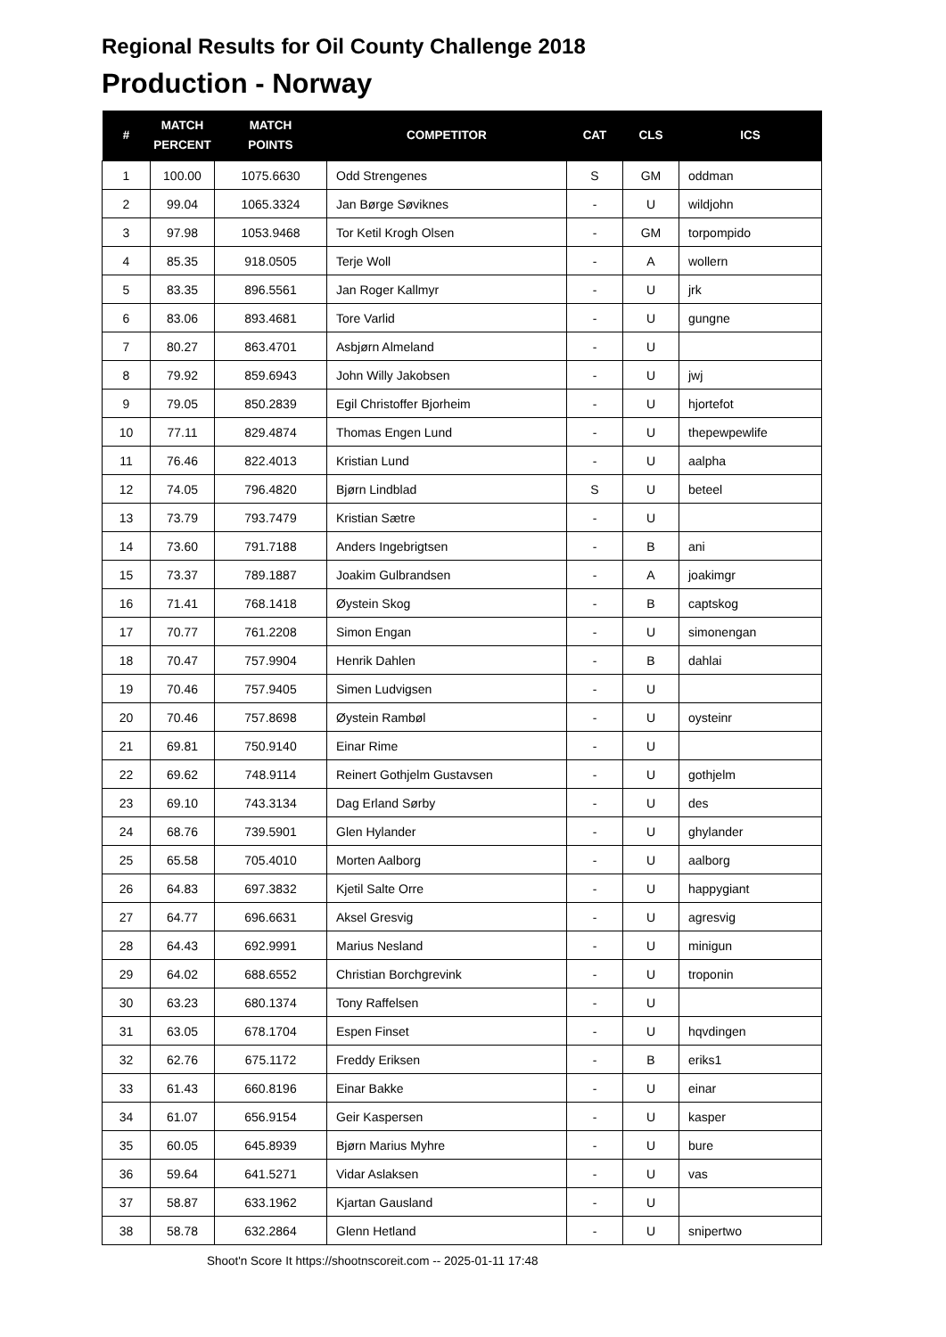Regional Results for Oil County Challenge 2018
Production - Norway
| # | MATCH PERCENT | MATCH POINTS | COMPETITOR | CAT | CLS | ICS |
| --- | --- | --- | --- | --- | --- | --- |
| 1 | 100.00 | 1075.6630 | Odd Strengenes | S | GM | oddman |
| 2 | 99.04 | 1065.3324 | Jan Børge Søviknes | - | U | wildjohn |
| 3 | 97.98 | 1053.9468 | Tor Ketil Krogh Olsen | - | GM | torpompido |
| 4 | 85.35 | 918.0505 | Terje Woll | - | A | wollern |
| 5 | 83.35 | 896.5561 | Jan Roger Kallmyr | - | U | jrk |
| 6 | 83.06 | 893.4681 | Tore Varlid | - | U | gungne |
| 7 | 80.27 | 863.4701 | Asbjørn Almeland | - | U | |
| 8 | 79.92 | 859.6943 | John Willy Jakobsen | - | U | jwj |
| 9 | 79.05 | 850.2839 | Egil Christoffer Bjorheim | - | U | hjortefot |
| 10 | 77.11 | 829.4874 | Thomas Engen Lund | - | U | thepewpewlife |
| 11 | 76.46 | 822.4013 | Kristian Lund | - | U | aalpha |
| 12 | 74.05 | 796.4820 | Bjørn Lindblad | S | U | beteel |
| 13 | 73.79 | 793.7479 | Kristian Sætre | - | U | |
| 14 | 73.60 | 791.7188 | Anders Ingebrigtsen | - | B | ani |
| 15 | 73.37 | 789.1887 | Joakim Gulbrandsen | - | A | joakimgr |
| 16 | 71.41 | 768.1418 | Øystein Skog | - | B | captskog |
| 17 | 70.77 | 761.2208 | Simon Engan | - | U | simonengan |
| 18 | 70.47 | 757.9904 | Henrik Dahlen | - | B | dahlai |
| 19 | 70.46 | 757.9405 | Simen Ludvigsen | - | U | |
| 20 | 70.46 | 757.8698 | Øystein Rambøl | - | U | oysteinr |
| 21 | 69.81 | 750.9140 | Einar Rime | - | U | |
| 22 | 69.62 | 748.9114 | Reinert Gothjelm Gustavsen | - | U | gothjelm |
| 23 | 69.10 | 743.3134 | Dag Erland Sørby | - | U | des |
| 24 | 68.76 | 739.5901 | Glen Hylander | - | U | ghylander |
| 25 | 65.58 | 705.4010 | Morten Aalborg | - | U | aalborg |
| 26 | 64.83 | 697.3832 | Kjetil Salte Orre | - | U | happygiant |
| 27 | 64.77 | 696.6631 | Aksel Gresvig | - | U | agresvig |
| 28 | 64.43 | 692.9991 | Marius Nesland | - | U | minigun |
| 29 | 64.02 | 688.6552 | Christian Borchgrevink | - | U | troponin |
| 30 | 63.23 | 680.1374 | Tony Raffelsen | - | U | |
| 31 | 63.05 | 678.1704 | Espen Finset | - | U | hqvdingen |
| 32 | 62.76 | 675.1172 | Freddy Eriksen | - | B | eriks1 |
| 33 | 61.43 | 660.8196 | Einar Bakke | - | U | einar |
| 34 | 61.07 | 656.9154 | Geir Kaspersen | - | U | kasper |
| 35 | 60.05 | 645.8939 | Bjørn Marius Myhre | - | U | bure |
| 36 | 59.64 | 641.5271 | Vidar Aslaksen | - | U | vas |
| 37 | 58.87 | 633.1962 | Kjartan Gausland | - | U | |
| 38 | 58.78 | 632.2864 | Glenn Hetland | - | U | snipertwo |
Shoot'n Score It https://shootnscoreit.com -- 2025-01-11 17:48